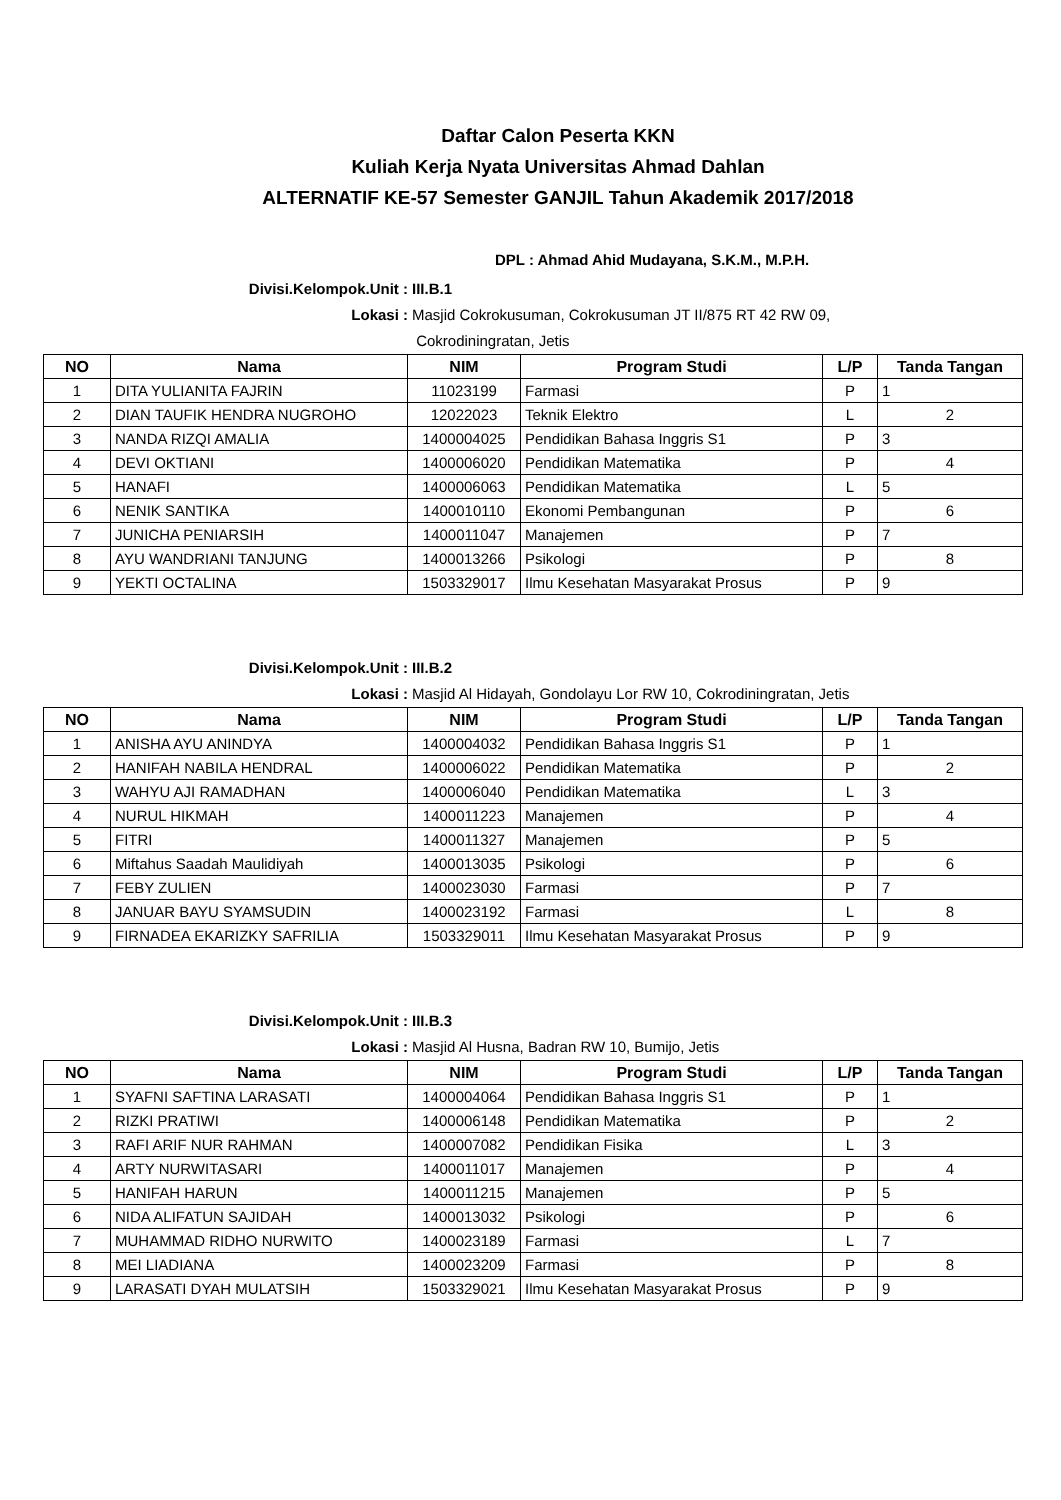Daftar Calon Peserta KKN
Kuliah Kerja Nyata Universitas Ahmad Dahlan
ALTERNATIF KE-57 Semester GANJIL Tahun Akademik 2017/2018
DPL : Ahmad Ahid Mudayana, S.K.M., M.P.H.
Divisi.Kelompok.Unit : III.B.1
Lokasi : Masjid Cokrokusuman, Cokrokusuman JT II/875 RT 42 RW 09,
Cokrodiningratan, Jetis
| NO | Nama | NIM | Program Studi | L/P | Tanda Tangan |
| --- | --- | --- | --- | --- | --- |
| 1 | DITA YULIANITA FAJRIN | 11023199 | Farmasi | P | 1 |
| 2 | DIAN TAUFIK HENDRA NUGROHO | 12022023 | Teknik Elektro | L | 2 |
| 3 | NANDA RIZQI AMALIA | 1400004025 | Pendidikan Bahasa Inggris S1 | P | 3 |
| 4 | DEVI OKTIANI | 1400006020 | Pendidikan Matematika | P | 4 |
| 5 | HANAFI | 1400006063 | Pendidikan Matematika | L | 5 |
| 6 | NENIK SANTIKA | 1400010110 | Ekonomi Pembangunan | P | 6 |
| 7 | JUNICHA PENIARSIH | 1400011047 | Manajemen | P | 7 |
| 8 | AYU WANDRIANI TANJUNG | 1400013266 | Psikologi | P | 8 |
| 9 | YEKTI OCTALINA | 1503329017 | Ilmu Kesehatan Masyarakat Prosus | P | 9 |
Divisi.Kelompok.Unit : III.B.2
Lokasi : Masjid Al Hidayah, Gondolayu Lor RW 10, Cokrodiningratan, Jetis
| NO | Nama | NIM | Program Studi | L/P | Tanda Tangan |
| --- | --- | --- | --- | --- | --- |
| 1 | ANISHA AYU ANINDYA | 1400004032 | Pendidikan Bahasa Inggris S1 | P | 1 |
| 2 | HANIFAH NABILA HENDRAL | 1400006022 | Pendidikan Matematika | P | 2 |
| 3 | WAHYU AJI RAMADHAN | 1400006040 | Pendidikan Matematika | L | 3 |
| 4 | NURUL HIKMAH | 1400011223 | Manajemen | P | 4 |
| 5 | FITRI | 1400011327 | Manajemen | P | 5 |
| 6 | Miftahus Saadah Maulidiyah | 1400013035 | Psikologi | P | 6 |
| 7 | FEBY ZULIEN | 1400023030 | Farmasi | P | 7 |
| 8 | JANUAR BAYU SYAMSUDIN | 1400023192 | Farmasi | L | 8 |
| 9 | FIRNADEA EKARIZKY SAFRILIA | 1503329011 | Ilmu Kesehatan Masyarakat Prosus | P | 9 |
Divisi.Kelompok.Unit : III.B.3
Lokasi : Masjid Al Husna, Badran RW 10, Bumijo, Jetis
| NO | Nama | NIM | Program Studi | L/P | Tanda Tangan |
| --- | --- | --- | --- | --- | --- |
| 1 | SYAFNI SAFTINA LARASATI | 1400004064 | Pendidikan Bahasa Inggris S1 | P | 1 |
| 2 | RIZKI PRATIWI | 1400006148 | Pendidikan Matematika | P | 2 |
| 3 | RAFI ARIF NUR RAHMAN | 1400007082 | Pendidikan Fisika | L | 3 |
| 4 | ARTY NURWITASARI | 1400011017 | Manajemen | P | 4 |
| 5 | HANIFAH HARUN | 1400011215 | Manajemen | P | 5 |
| 6 | NIDA ALIFATUN SAJIDAH | 1400013032 | Psikologi | P | 6 |
| 7 | MUHAMMAD RIDHO NURWITO | 1400023189 | Farmasi | L | 7 |
| 8 | MEI LIADIANA | 1400023209 | Farmasi | P | 8 |
| 9 | LARASATI DYAH MULATSIH | 1503329021 | Ilmu Kesehatan Masyarakat Prosus | P | 9 |